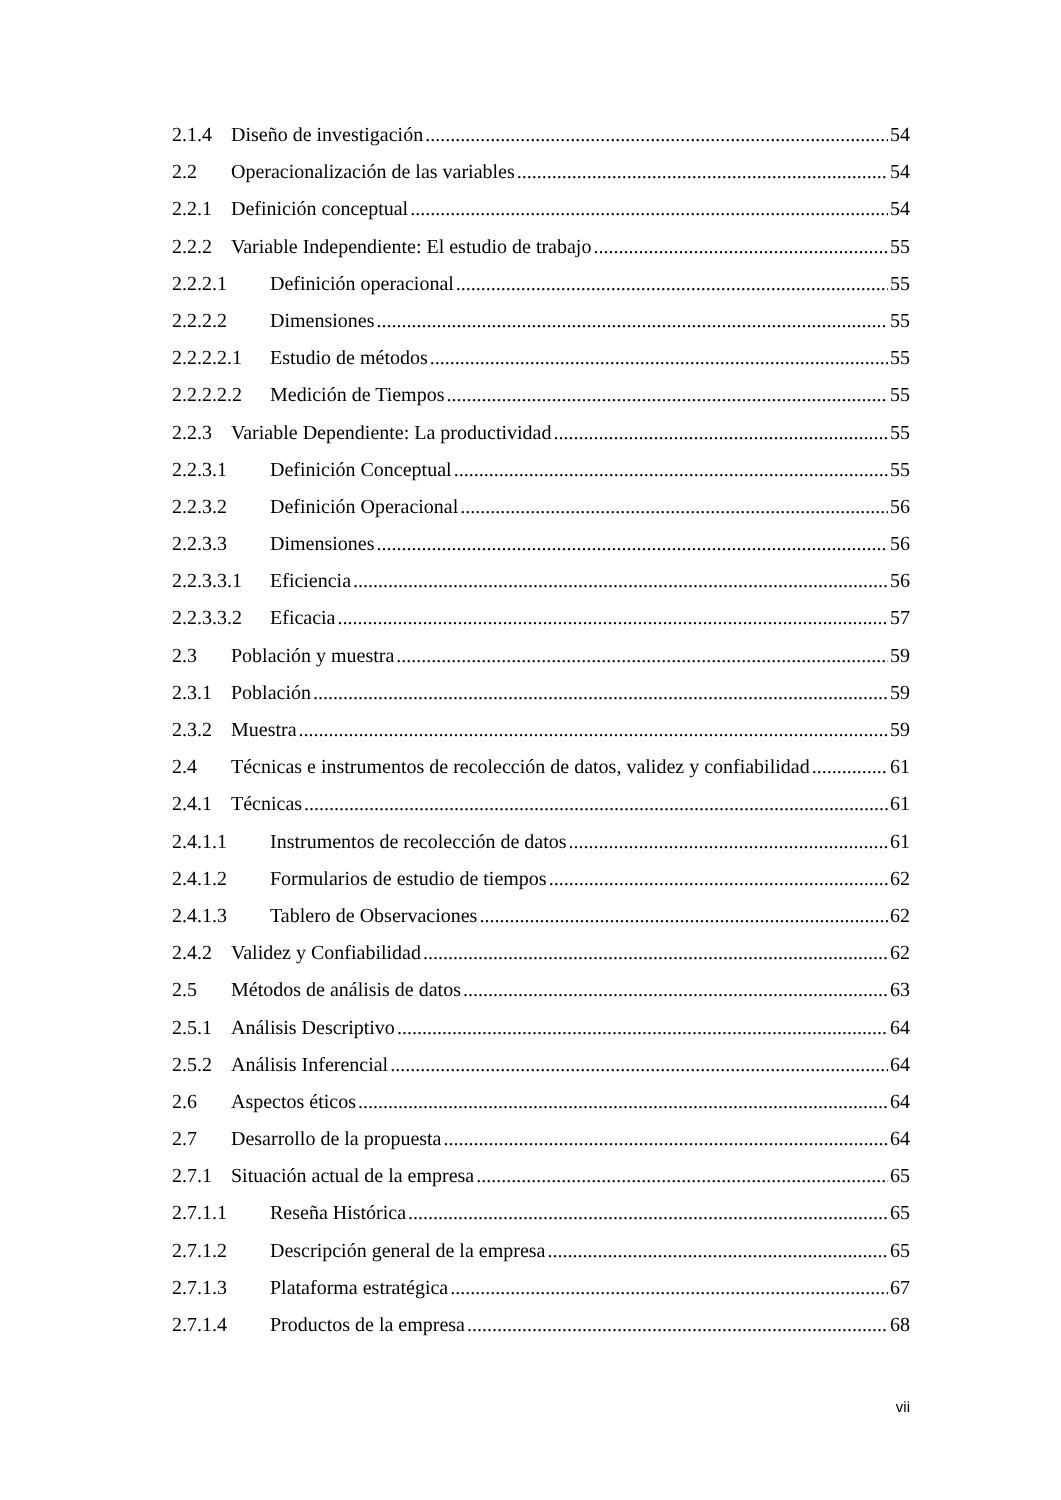2.1.4 Diseño de investigación 54
2.2 Operacionalización de las variables 54
2.2.1 Definición conceptual 54
2.2.2 Variable Independiente: El estudio de trabajo 55
2.2.2.1 Definición operacional 55
2.2.2.2 Dimensiones 55
2.2.2.2.1 Estudio de métodos 55
2.2.2.2.2 Medición de Tiempos 55
2.2.3 Variable Dependiente: La productividad 55
2.2.3.1 Definición Conceptual 55
2.2.3.2 Definición Operacional 56
2.2.3.3 Dimensiones 56
2.2.3.3.1 Eficiencia 56
2.2.3.3.2 Eficacia 57
2.3 Población y muestra 59
2.3.1 Población 59
2.3.2 Muestra 59
2.4 Técnicas e instrumentos de recolección de datos, validez y confiabilidad 61
2.4.1 Técnicas 61
2.4.1.1 Instrumentos de recolección de datos 61
2.4.1.2 Formularios de estudio de tiempos 62
2.4.1.3 Tablero de Observaciones 62
2.4.2 Validez y Confiabilidad 62
2.5 Métodos de análisis de datos 63
2.5.1 Análisis Descriptivo 64
2.5.2 Análisis Inferencial 64
2.6 Aspectos éticos 64
2.7 Desarrollo de la propuesta 64
2.7.1 Situación actual de la empresa 65
2.7.1.1 Reseña Histórica 65
2.7.1.2 Descripción general de la empresa 65
2.7.1.3 Plataforma estratégica 67
2.7.1.4 Productos de la empresa 68
vii